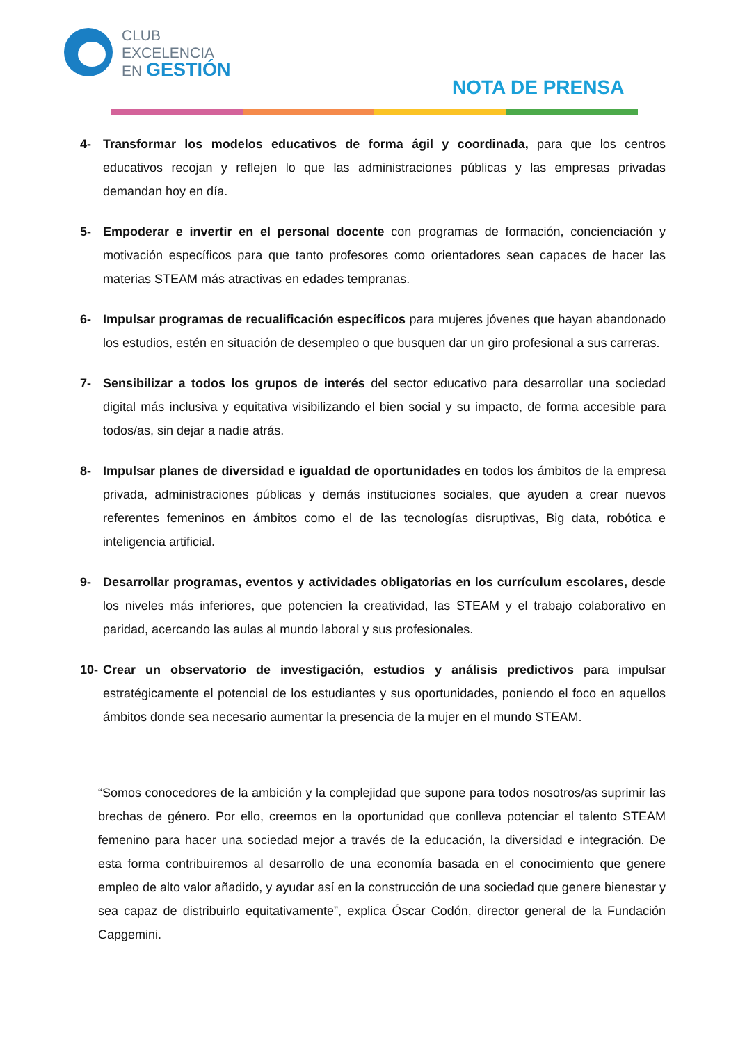CLUB
EXCELENCIA
EN GESTIÓN
NOTA DE PRENSA
4- Transformar los modelos educativos de forma ágil y coordinada, para que los centros educativos recojan y reflejen lo que las administraciones públicas y las empresas privadas demandan hoy en día.
5- Empoderar e invertir en el personal docente con programas de formación, concienciación y motivación específicos para que tanto profesores como orientadores sean capaces de hacer las materias STEAM más atractivas en edades tempranas.
6- Impulsar programas de recualificación específicos para mujeres jóvenes que hayan abandonado los estudios, estén en situación de desempleo o que busquen dar un giro profesional a sus carreras.
7- Sensibilizar a todos los grupos de interés del sector educativo para desarrollar una sociedad digital más inclusiva y equitativa visibilizando el bien social y su impacto, de forma accesible para todos/as, sin dejar a nadie atrás.
8- Impulsar planes de diversidad e igualdad de oportunidades en todos los ámbitos de la empresa privada, administraciones públicas y demás instituciones sociales, que ayuden a crear nuevos referentes femeninos en ámbitos como el de las tecnologías disruptivas, Big data, robótica e inteligencia artificial.
9- Desarrollar programas, eventos y actividades obligatorias en los currículum escolares, desde los niveles más inferiores, que potencien la creatividad, las STEAM y el trabajo colaborativo en paridad, acercando las aulas al mundo laboral y sus profesionales.
10- Crear un observatorio de investigación, estudios y análisis predictivos para impulsar estratégicamente el potencial de los estudiantes y sus oportunidades, poniendo el foco en aquellos ámbitos donde sea necesario aumentar la presencia de la mujer en el mundo STEAM.
“Somos conocedores de la ambición y la complejidad que supone para todos nosotros/as suprimir las brechas de género. Por ello, creemos en la oportunidad que conlleva potenciar el talento STEAM femenino para hacer una sociedad mejor a través de la educación, la diversidad e integración. De esta forma contribuiremos al desarrollo de una economía basada en el conocimiento que genere empleo de alto valor añadido, y ayudar así en la construcción de una sociedad que genere bienestar y sea capaz de distribuirlo equitativamente”, explica Óscar Codón, director general de la Fundación Capgemini.